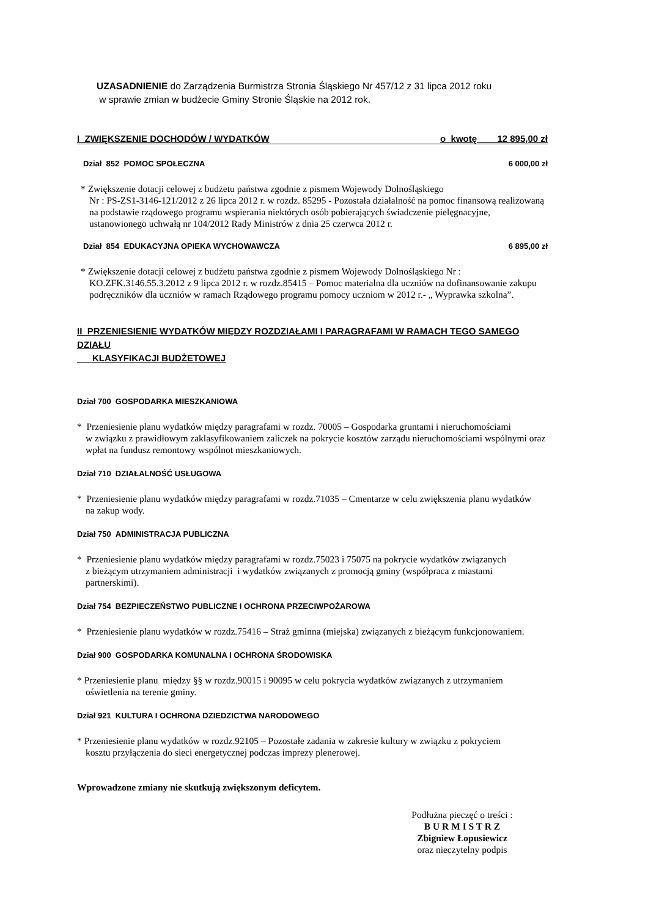UZASADNIENIE do Zarządzenia Burmistrza Stronia Śląskiego Nr 457/12 z 31 lipca 2012 roku
w sprawie zmian w budżecie Gminy Stronie Śląskie na 2012 rok.
I ZWIĘKSZENIE DOCHODÓW / WYDATKÓW o kwotę 12 895,00 zł
Dział 852 POMOC SPOŁECZNA 6 000,00 zł
* Zwiększenie dotacji celowej z budżetu państwa zgodnie z pismem Wojewody Dolnośląskiego
Nr : PS-ZS1-3146-121/2012 z 26 lipca 2012 r. w rozdz. 85295 - Pozostała działalność na pomoc finansową realizowaną na podstawie rządowego programu wspierania niektórych osób pobierających świadczenie pielęgnacyjne, ustanowionego uchwałą nr 104/2012 Rady Ministrów z dnia 25 czerwca 2012 r.
Dział 854 EDUKACYJNA OPIEKA WYCHOWAWCZA 6 895,00 zł
* Zwiększenie dotacji celowej z budżetu państwa zgodnie z pismem Wojewody Dolnośląskiego Nr :
KO.ZFK.3146.55.3.2012 z 9 lipca 2012 r. w rozdz.85415 – Pomoc materialna dla uczniów na dofinansowanie zakupu podręczników dla uczniów w ramach Rządowego programu pomocy uczniom w 2012 r.- „ Wyprawka szkolna”.
II PRZENIESIENIE WYDATKÓW MIĘDZY ROZDZIAŁAMI I PARAGRAFAMI W RAMACH TEGO SAMEGO DZIAŁU
KLASYFIKACJI BUDŻETOWEJ
Dział 700 GOSPODARKA MIESZKANIOWA
* Przeniesienie planu wydatków między paragrafami w rozdz. 70005 – Gospodarka gruntami i nieruchomościami
w związku z prawidłowym zaklasyfikowaniem zaliczek na pokrycie kosztów zarządu nieruchomościami wspólnymi oraz wpłat na fundusz remontowy wspólnot mieszkaniowych.
Dział 710 DZIAŁALNOŚĆ USŁUGOWA
* Przeniesienie planu wydatków między paragrafami w rozdz.71035 – Cmentarze w celu zwiększenia planu wydatków
na zakup wody.
Dział 750 ADMINISTRACJA PUBLICZNA
* Przeniesienie planu wydatków między paragrafami w rozdz.75023 i 75075 na pokrycie wydatków związanych
z bieżącym utrzymaniem administracji i wydatków związanych z promocją gminy (współpraca z miastami partnerskimi).
Dział 754 BEZPIECZEŃSTWO PUBLICZNE I OCHRONA PRZECIWPOŻAROWA
* Przeniesienie planu wydatków w rozdz.75416 – Straż gminna (miejska) związanych z bieżącym funkcjonowaniem.
Dział 900 GOSPODARKA KOMUNALNA I OCHRONA ŚRODOWISKA
* Przeniesienie planu między §§ w rozdz.90015 i 90095 w celu pokrycia wydatków związanych z utrzymaniem
oświetlenia na terenie gminy.
Dział 921 KULTURA I OCHRONA DZIEDZICTWA NARODOWEGO
* Przeniesienie planu wydatków w rozdz.92105 – Pozostałe zadania w zakresie kultury w związku z pokryciem
kosztu przyłączenia do sieci energetycznej podczas imprezy plenerowej.
Wprowadzone zmiany nie skutkują zwiększonym deficytem.
Podłużna pieczęć o treści :
B U R M I S T R Z
Zbigniew Łopusiewicz
oraz nieczytelny podpis